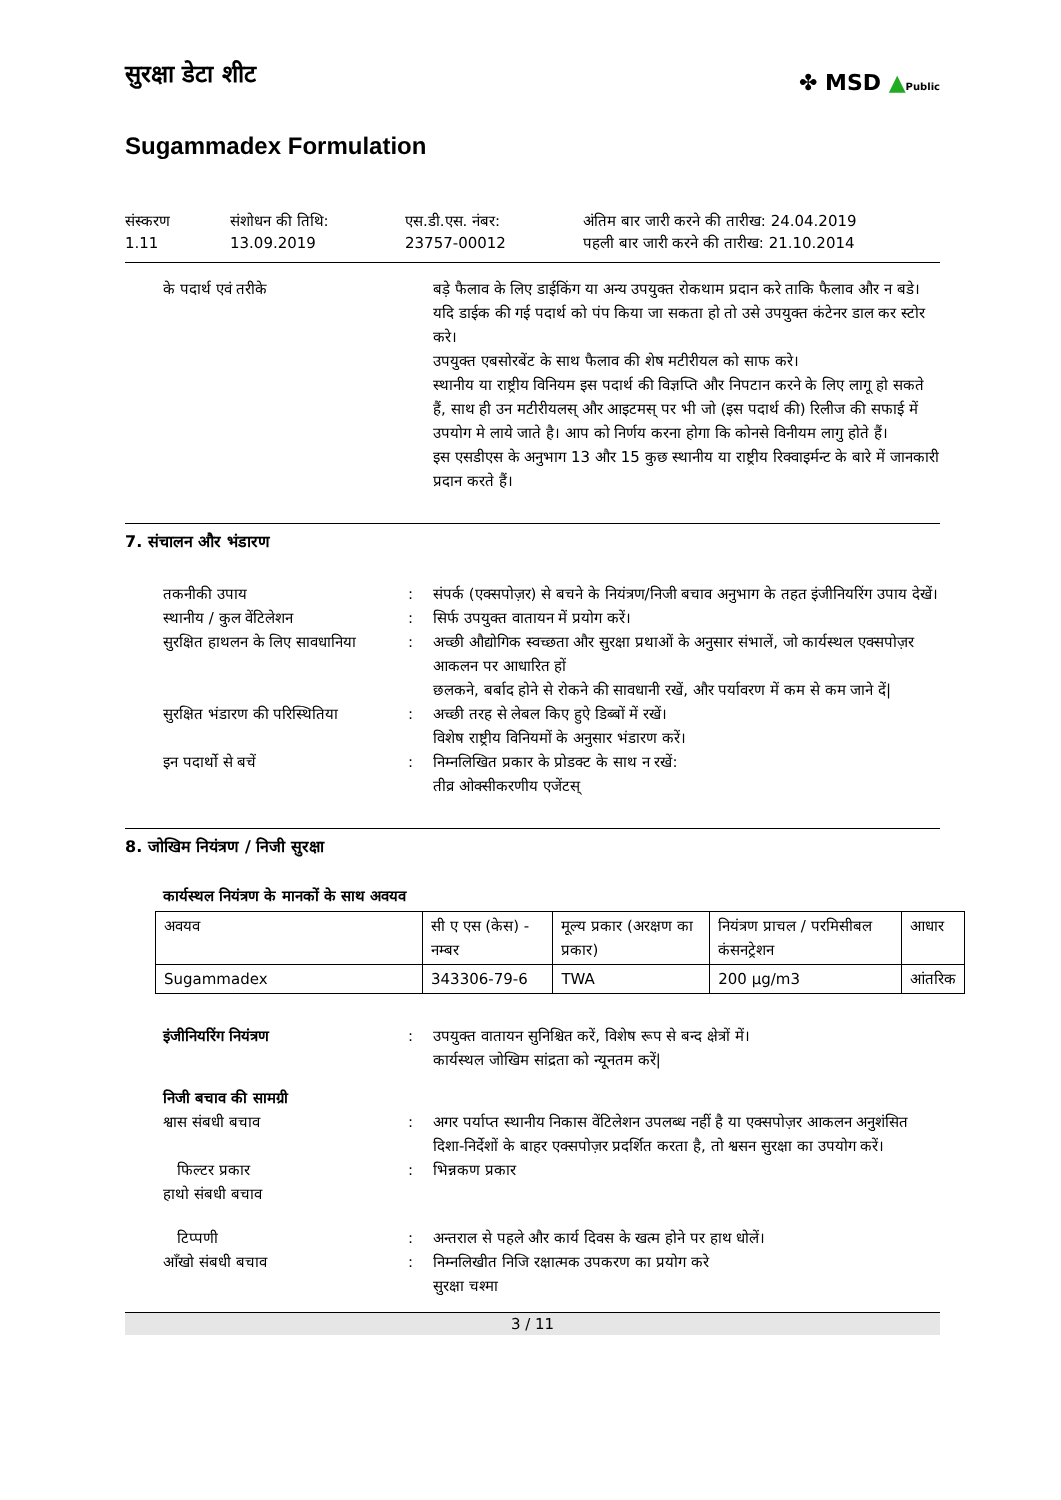✤ MSD ▲Public
सुरक्षा डेटा शीट
Sugammadex Formulation
संस्करण
1.11
संशोधन की तिथि:
13.09.2019
एस.डी.एस. नंबर:
23757-00012
अंतिम बार जारी करने की तारीख: 24.04.2019
पहली बार जारी करने की तारीख: 21.10.2014
के पदार्थ एवं तरीके बड़े फैलाव के लिए डाईकिंग या अन्य उपयुक्त रोकथाम प्रदान करे ताकि फैलाव और न बडे। यदि डाईक की गई पदार्थ को पंप किया जा सकता हो तो उसे उपयुक्त कंटेनर डाल कर स्टोर करे।
उपयुक्त एबसोरबेंट के साथ फैलाव की शेष मटीरीयल को साफ करे।
स्थानीय या राष्ट्रीय विनियम इस पदार्थ की विज्ञप्ति और निपटान करने के लिए लागू हो सकते हैं, साथ ही उन मटीरीयलस् और आइटमस् पर भी जो (इस पदार्थ की) रिलीज की सफाई में उपयोग मे लाये जाते है। आप को निर्णय करना होगा कि कोनसे विनीयम लागु होते हैं।
इस एसडीएस के अनुभाग 13 और 15 कुछ स्थानीय या राष्ट्रीय रिक्वाइर्मन्ट के बारे में जानकारी प्रदान करते हैं।
7. संचालन और भंडारण
तकनीकी उपाय : संपर्क (एक्सपोज़र) से बचने के नियंत्रण/निजी बचाव अनुभाग के तहत इंजीनियरिंग उपाय देखें।
स्थानीय / कुल वेंटिलेशन : सिर्फ उपयुक्त वातायन में प्रयोग करें।
सुरक्षित हाथलन के लिए सावधानिया
: अच्छी औद्योगिक स्वच्छता और सुरक्षा प्रथाओं के अनुसार संभालें, जो कार्यस्थल एक्सपोज़र आकलन पर आधारित हों
छलकने, बर्बाद होने से रोकने की सावधानी रखें, और पर्यावरण में कम से कम जाने दें|
सुरक्षित भंडारण की परिस्थितिया
: अच्छी तरह से लेबल किए हुऐ डिब्बों में रखें।
विशेष राष्ट्रीय विनियमों के अनुसार भंडारण करें।
इन पदार्थो से बचें : निम्नलिखित प्रकार के प्रोडक्ट के साथ न रखें:
तीव्र ओक्सीकरणीय एजेंटस्
8. जोखिम नियंत्रण / निजी सुरक्षा
कार्यस्थल नियंत्रण के मानकों के साथ अवयव
| अवयव | सी ए एस (केस) - नम्बर | मूल्य प्रकार (अरक्षण का प्रकार) | नियंत्रण प्राचल / परमिसीबल कंसनट्रेशन | आधार |
| --- | --- | --- | --- | --- |
| Sugammadex | 343306-79-6 | TWA | 200 µg/m3 | आंतरिक |
इंजीनियरिंग नियंत्रण : उपयुक्त वातायन सुनिश्चित करें, विशेष रूप से बन्द क्षेत्रों में।
कार्यस्थल जोखिम सांद्रता को न्यूनतम करें|
निजी बचाव की सामग्री
श्वास संबधी बचाव : अगर पर्याप्त स्थानीय निकास वेंटिलेशन उपलब्ध नहीं है या एक्सपोज़र आकलन अनुशंसित दिशा-निर्देशों के बाहर एक्सपोज़र प्रदर्शित करता है, तो श्वसन सुरक्षा का उपयोग करें।
फिल्टर प्रकार : भिन्नकण प्रकार
हाथो संबधी बचाव
टिप्पणी : अन्तराल से पहले और कार्य दिवस के खत्म होने पर हाथ धोलें।
आँखो संबधी बचाव : निम्नलिखीत निजि रक्षात्मक उपकरण का प्रयोग करे
सुरक्षा चश्मा
3 / 11